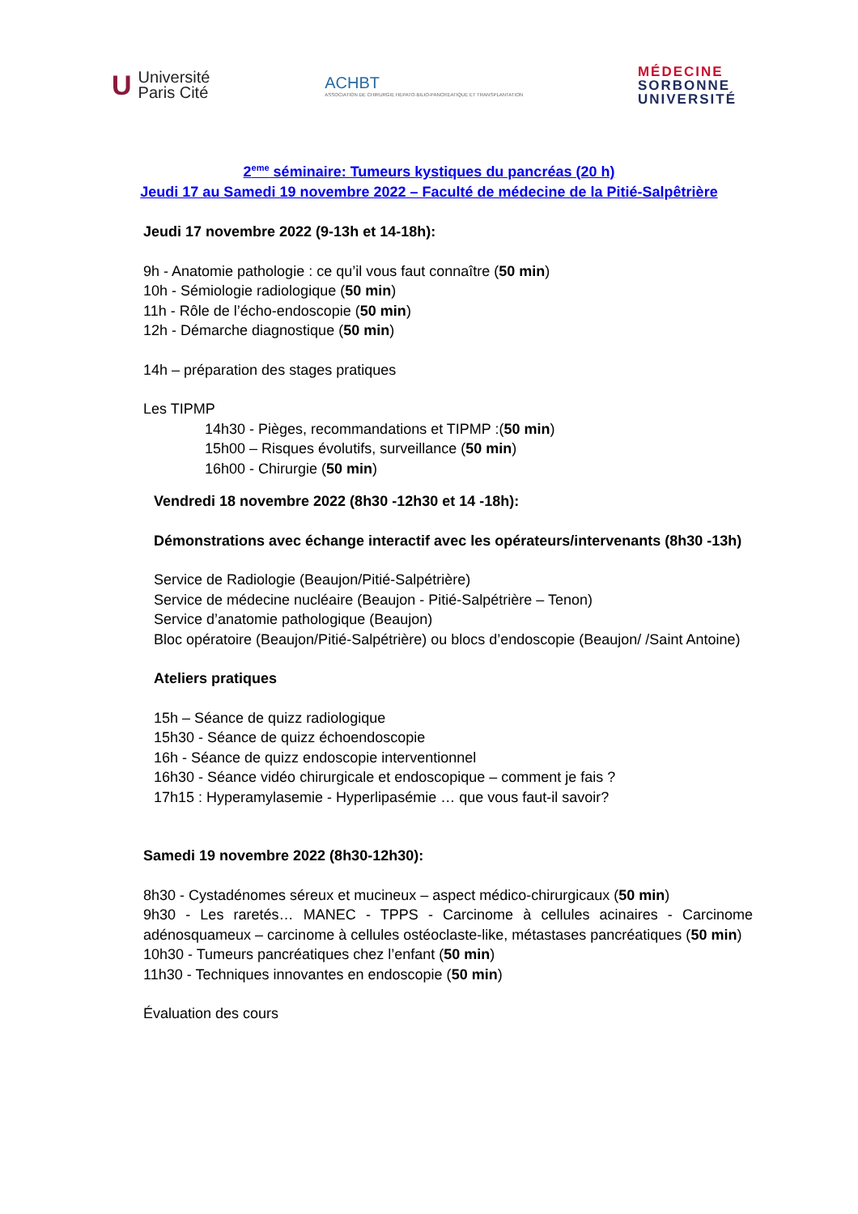U Université
Paris Cité
ACHBT
ASSOCIATION DE CHIRURGIE HEPATO-BILIO-PANCREATIQUE ET TRANSPLANTATION
MÉDECINE
SORBONNE
UNIVERSITÉ
2<sup>eme</sup> séminaire: Tumeurs kystiques du pancréas (20 h)
Jeudi 17 au Samedi 19 novembre 2022 – Faculté de médecine de la Pitié-Salpêtrière
Jeudi 17 novembre 2022 (9-13h et 14-18h):
9h - Anatomie pathologie : ce qu’il vous faut connaître (50 min)
10h - Sémiologie radiologique (50 min)
11h - Rôle de l’écho-endoscopie (50 min)
12h - Démarche diagnostique (50 min)
14h – préparation des stages pratiques
Les TIPMP
14h30 - Pièges, recommandations et TIPMP :(50 min)
15h00 – Risques évolutifs, surveillance (50 min)
16h00 - Chirurgie (50 min)
Vendredi 18 novembre 2022 (8h30 -12h30 et 14 -18h):
Démonstrations avec échange interactif avec les opérateurs/intervenants (8h30 -13h)
Service de Radiologie (Beaujon/Pitié-Salpétrière)
Service de médecine nucléaire (Beaujon - Pitié-Salpétrière – Tenon)
Service d’anatomie pathologique (Beaujon)
Bloc opératoire (Beaujon/Pitié-Salpétrière) ou blocs d’endoscopie (Beaujon/ /Saint Antoine)
Ateliers pratiques
15h – Séance de quizz radiologique
15h30 - Séance de quizz échoendoscopie
16h - Séance de quizz endoscopie interventionnel
16h30 - Séance vidéo chirurgicale et endoscopique – comment je fais ?
17h15 : Hyperamylasemie - Hyperlipasémie … que vous faut-il savoir?
Samedi 19 novembre 2022 (8h30-12h30):
8h30 - Cystadénomes séreux et mucineux – aspect médico-chirurgicaux (50 min)
9h30 - Les raretés… MANEC - TPPS - Carcinome à cellules acinaires - Carcinome adénosquameux – carcinome à cellules ostéoclaste-like, métastases pancréatiques (50 min)
10h30 - Tumeurs pancréatiques chez l’enfant (50 min)
11h30 - Techniques innovantes en endoscopie (50 min)
Évaluation des cours